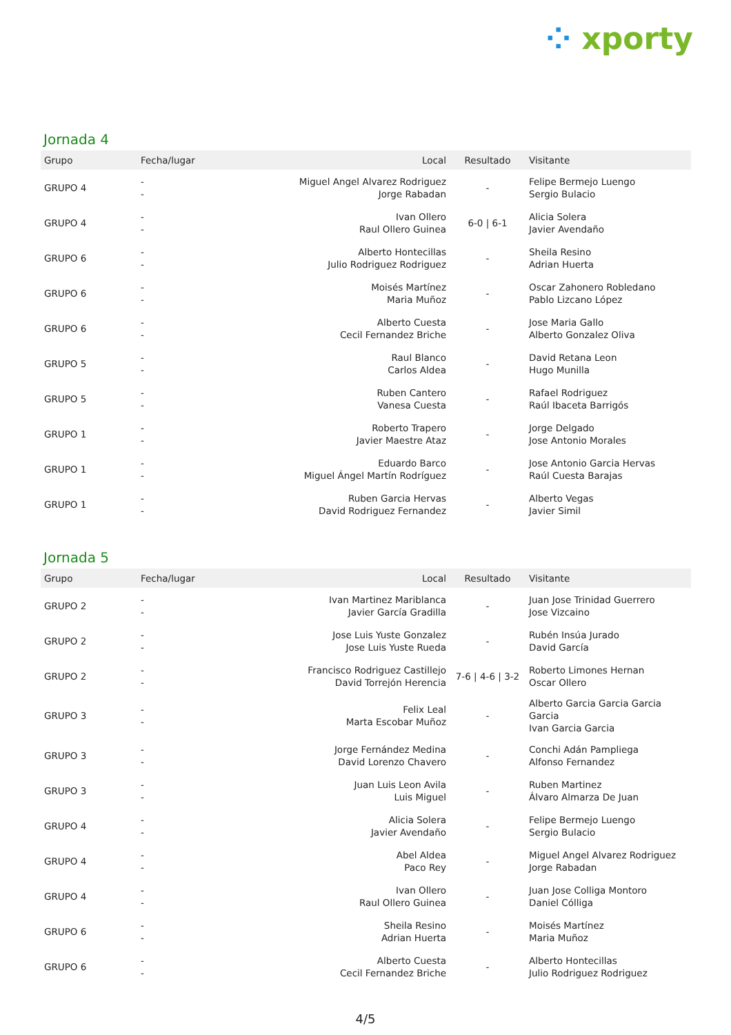⁘ xporty
Jornada 4
| Grupo | Fecha/lugar | Local | Resultado | Visitante |
| --- | --- | --- | --- | --- |
| GRUPO 4 | - - | Miguel Angel Alvarez Rodriguez Jorge Rabadan | - | Felipe Bermejo Luengo Sergio Bulacio |
| GRUPO 4 | - - | Ivan Ollero Raul Ollero Guinea | 6-0 / 6-1 | Alicia Solera Javier Avendaño |
| GRUPO 6 | - - | Alberto Hontecillas Julio Rodriguez Rodriguez | - | Sheila Resino Adrian Huerta |
| GRUPO 6 | - - | Moisés Martínez Maria Muñoz | - | Oscar Zahonero Robledano Pablo Lizcano López |
| GRUPO 6 | - - | Alberto Cuesta Cecil Fernandez Briche | - | Jose Maria Gallo Alberto Gonzalez Oliva |
| GRUPO 5 | - - | Raul Blanco Carlos Aldea | - | David Retana Leon Hugo Munilla |
| GRUPO 5 | - - | Ruben Cantero Vanesa Cuesta | - | Rafael Rodriguez Raúl Ibaceta Barrigós |
| GRUPO 1 | - - | Roberto Trapero Javier Maestre Ataz | - | Jorge Delgado Jose Antonio Morales |
| GRUPO 1 | - - | Eduardo Barco Miguel Ángel Martín Rodríguez | - | Jose Antonio Garcia Hervas Raúl Cuesta Barajas |
| GRUPO 1 | - - | Ruben Garcia Hervas David Rodriguez Fernandez | - | Alberto Vegas Javier Simil |
Jornada 5
| Grupo | Fecha/lugar | Local | Resultado | Visitante |
| --- | --- | --- | --- | --- |
| GRUPO 2 | - - | Ivan Martinez Mariblanca Javier García Gradilla | - | Juan Jose Trinidad Guerrero Jose Vizcaino |
| GRUPO 2 | - - | Jose Luis Yuste Gonzalez Jose Luis Yuste Rueda | - | Rubén Insúa Jurado David García |
| GRUPO 2 | - - | Francisco Rodriguez Castillejo David Torrejón Herencia | 7-6 / 4-6 / 3-2 | Roberto Limones Hernan Oscar Ollero |
| GRUPO 3 | - - | Felix Leal Marta Escobar Muñoz | - | Alberto Garcia Garcia Garcia Garcia Ivan Garcia Garcia |
| GRUPO 3 | - - | Jorge Fernández Medina David Lorenzo Chavero | - | Conchi Adán Pampliega Alfonso Fernandez |
| GRUPO 3 | - - | Juan Luis Leon Avila Luis Miguel | - | Ruben Martinez Álvaro Almarza De Juan |
| GRUPO 4 | - - | Alicia Solera Javier Avendaño | - | Felipe Bermejo Luengo Sergio Bulacio |
| GRUPO 4 | - - | Abel Aldea Paco Rey | - | Miguel Angel Alvarez Rodriguez Jorge Rabadan |
| GRUPO 4 | - - | Ivan Ollero Raul Ollero Guinea | - | Juan Jose Colliga Montoro Daniel Cólliga |
| GRUPO 6 | - - | Sheila Resino Adrian Huerta | - | Moisés Martínez Maria Muñoz |
| GRUPO 6 | - - | Alberto Cuesta Cecil Fernandez Briche | - | Alberto Hontecillas Julio Rodriguez Rodriguez |
4/5